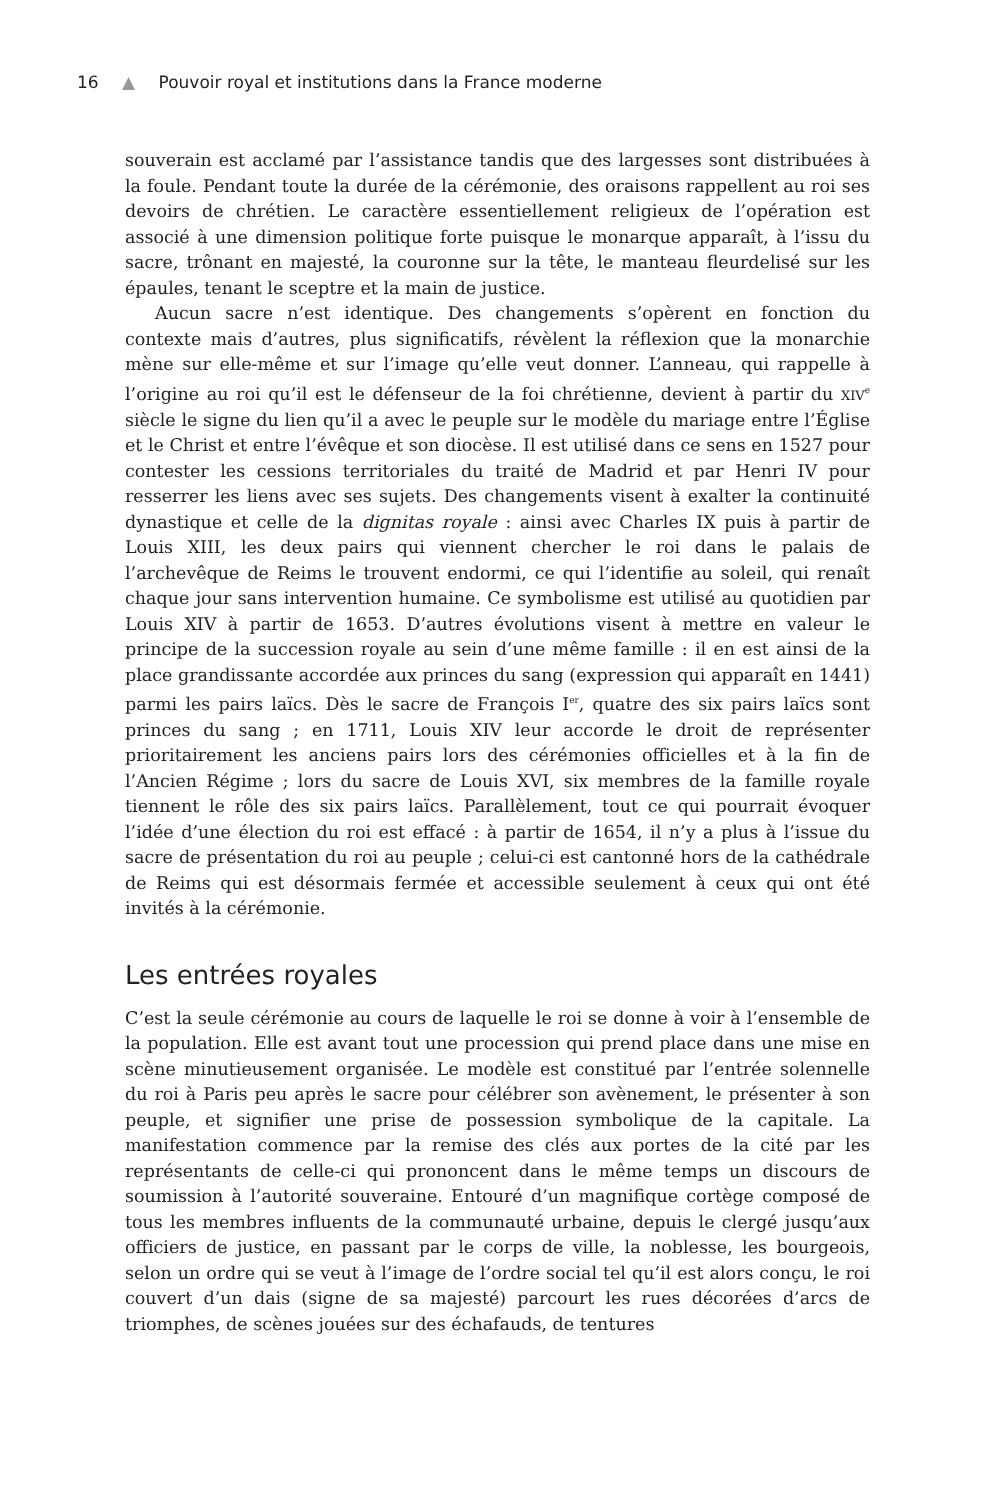16 ▲ Pouvoir royal et institutions dans la France moderne
souverain est acclamé par l’assistance tandis que des largesses sont distribuées à la foule. Pendant toute la durée de la cérémonie, des oraisons rappellent au roi ses devoirs de chrétien. Le caractère essentiellement religieux de l’opération est associé à une dimension politique forte puisque le monarque apparaît, à l’issu du sacre, trônant en majesté, la couronne sur la tête, le manteau fleurdelisé sur les épaules, tenant le sceptre et la main de justice.
Aucun sacre n’est identique. Des changements s’opèrent en fonction du contexte mais d’autres, plus significatifs, révèlent la réflexion que la monarchie mène sur elle-même et sur l’image qu’elle veut donner. L’anneau, qui rappelle à l’origine au roi qu’il est le défenseur de la foi chrétienne, devient à partir du XIV<sup>e</sup> siècle le signe du lien qu’il a avec le peuple sur le modèle du mariage entre l’Église et le Christ et entre l’évêque et son diocèse. Il est utilisé dans ce sens en 1527 pour contester les cessions territoriales du traité de Madrid et par Henri IV pour resserrer les liens avec ses sujets. Des changements visent à exalter la continuité dynastique et celle de la dignitas royale : ainsi avec Charles IX puis à partir de Louis XIII, les deux pairs qui viennent chercher le roi dans le palais de l’archevêque de Reims le trouvent endormi, ce qui l’identifie au soleil, qui renaît chaque jour sans intervention humaine. Ce symbolisme est utilisé au quotidien par Louis XIV à partir de 1653. D’autres évolutions visent à mettre en valeur le principe de la succession royale au sein d’une même famille : il en est ainsi de la place grandissante accordée aux princes du sang (expression qui apparaît en 1441) parmi les pairs laïcs. Dès le sacre de François I<sup>er</sup>, quatre des six pairs laïcs sont princes du sang ; en 1711, Louis XIV leur accorde le droit de représenter prioritairement les anciens pairs lors des cérémonies officielles et à la fin de l’Ancien Régime ; lors du sacre de Louis XVI, six membres de la famille royale tiennent le rôle des six pairs laïcs. Parallèlement, tout ce qui pourrait évoquer l’idée d’une élection du roi est effacé : à partir de 1654, il n’y a plus à l’issue du sacre de présentation du roi au peuple ; celui-ci est cantonné hors de la cathédrale de Reims qui est désormais fermée et accessible seulement à ceux qui ont été invités à la cérémonie.
Les entrées royales
C’est la seule cérémonie au cours de laquelle le roi se donne à voir à l’ensemble de la population. Elle est avant tout une procession qui prend place dans une mise en scène minutieusement organisée. Le modèle est constitué par l’entrée solennelle du roi à Paris peu après le sacre pour célébrer son avènement, le présenter à son peuple, et signifier une prise de possession symbolique de la capitale. La manifestation commence par la remise des clés aux portes de la cité par les représentants de celle-ci qui prononcent dans le même temps un discours de soumission à l’autorité souveraine. Entouré d’un magnifique cortège composé de tous les membres influents de la communauté urbaine, depuis le clergé jusqu’aux officiers de justice, en passant par le corps de ville, la noblesse, les bourgeois, selon un ordre qui se veut à l’image de l’ordre social tel qu’il est alors conçu, le roi couvert d’un dais (signe de sa majesté) parcourt les rues décorées d’arcs de triomphes, de scènes jouées sur des échafauds, de tentures